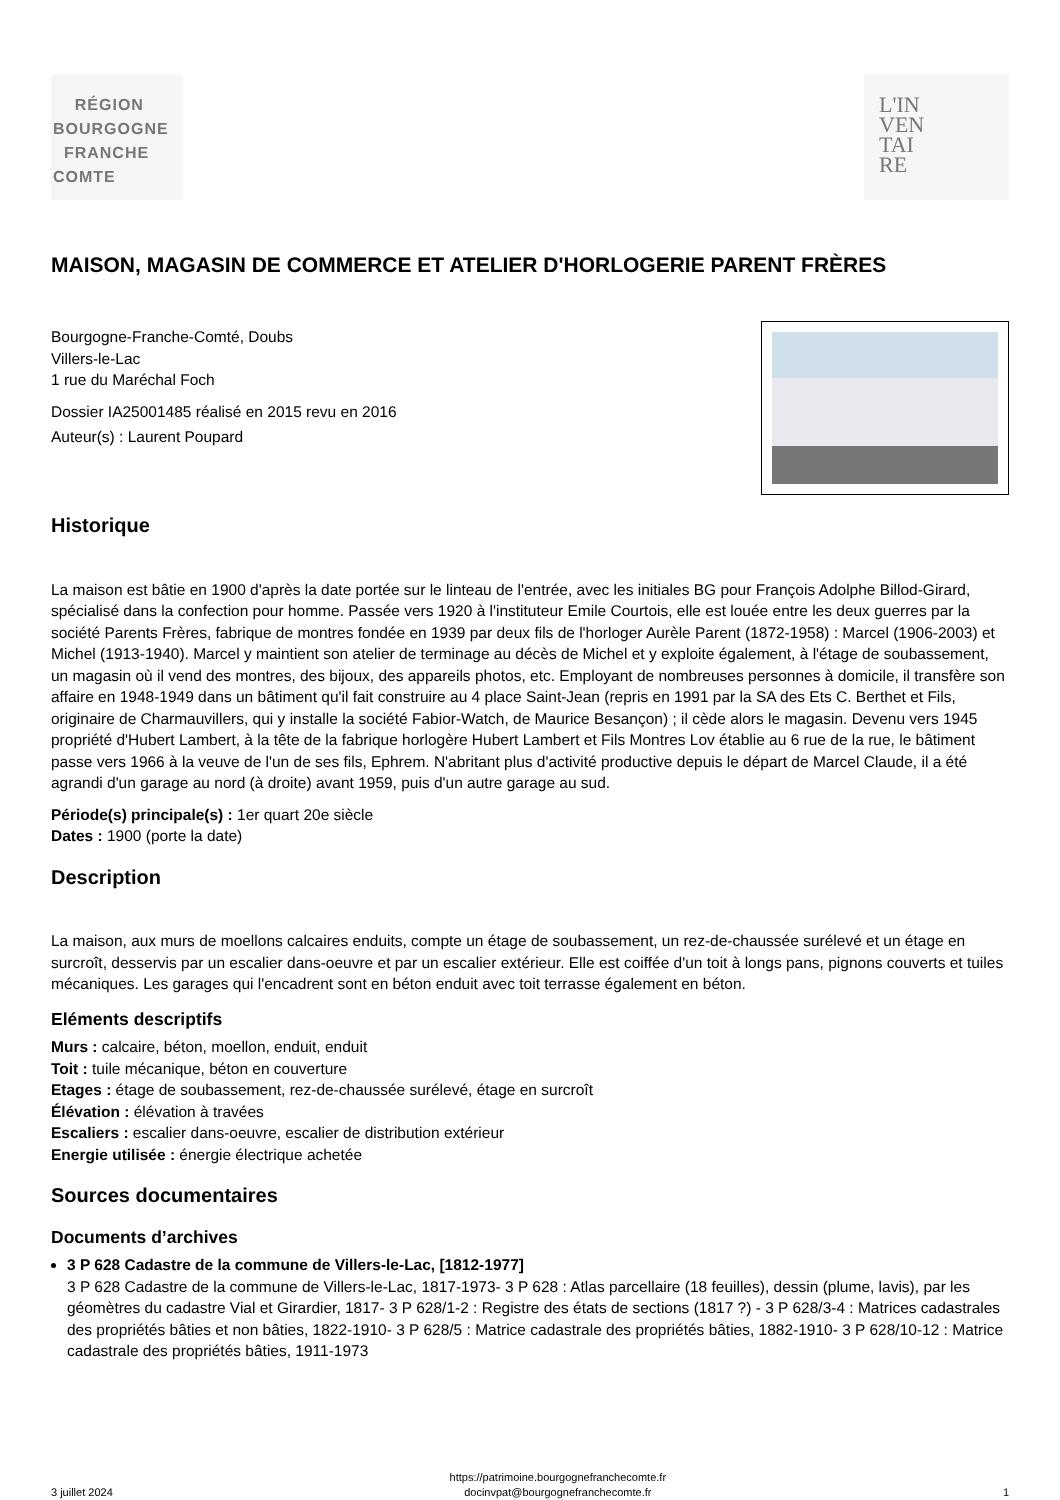RÉGION
BOURGOGNE
FRANCHE
COMTE
L'IN
VEN
TAI
RE
MAISON, MAGASIN DE COMMERCE ET ATELIER D'HORLOGERIE PARENT FRÈRES
Bourgogne-Franche-Comté, Doubs
Villers-le-Lac
1 rue du Maréchal Foch
Dossier IA25001485 réalisé en 2015 revu en 2016
Auteur(s) : Laurent Poupard
Historique
La maison est bâtie en 1900 d'après la date portée sur le linteau de l'entrée, avec les initiales BG pour François Adolphe Billod-Girard, spécialisé dans la confection pour homme. Passée vers 1920 à l'instituteur Emile Courtois, elle est louée entre les deux guerres par la société Parents Frères, fabrique de montres fondée en 1939 par deux fils de l'horloger Aurèle Parent (1872-1958) : Marcel (1906-2003) et Michel (1913-1940). Marcel y maintient son atelier de terminage au décès de Michel et y exploite également, à l'étage de soubassement, un magasin où il vend des montres, des bijoux, des appareils photos, etc. Employant de nombreuses personnes à domicile, il transfère son affaire en 1948-1949 dans un bâtiment qu'il fait construire au 4 place Saint-Jean (repris en 1991 par la SA des Ets C. Berthet et Fils, originaire de Charmauvillers, qui y installe la société Fabior-Watch, de Maurice Besançon) ; il cède alors le magasin. Devenu vers 1945 propriété d'Hubert Lambert, à la tête de la fabrique horlogère Hubert Lambert et Fils Montres Lov établie au 6 rue de la rue, le bâtiment passe vers 1966 à la veuve de l'un de ses fils, Ephrem. N'abritant plus d'activité productive depuis le départ de Marcel Claude, il a été agrandi d'un garage au nord (à droite) avant 1959, puis d'un autre garage au sud.
Période(s) principale(s) : 1er quart 20e siècle
Dates : 1900 (porte la date)
Description
La maison, aux murs de moellons calcaires enduits, compte un étage de soubassement, un rez-de-chaussée surélevé et un étage en surcroît, desservis par un escalier dans-oeuvre et par un escalier extérieur. Elle est coiffée d'un toit à longs pans, pignons couverts et tuiles mécaniques. Les garages qui l'encadrent sont en béton enduit avec toit terrasse également en béton.
Eléments descriptifs
Murs : calcaire, béton, moellon, enduit, enduit
Toit : tuile mécanique, béton en couverture
Etages : étage de soubassement, rez-de-chaussée surélevé, étage en surcroît
Élévation : élévation à travées
Escaliers : escalier dans-oeuvre, escalier de distribution extérieur
Energie utilisée : énergie électrique achetée
Sources documentaires
Documents d’archives
3 P 628 Cadastre de la commune de Villers-le-Lac, [1812-1977]
3 P 628 Cadastre de la commune de Villers-le-Lac, 1817-1973- 3 P 628 : Atlas parcellaire (18 feuilles), dessin (plume, lavis), par les géomètres du cadastre Vial et Girardier, 1817- 3 P 628/1-2 : Registre des états de sections (1817 ?) - 3 P 628/3-4 : Matrices cadastrales des propriétés bâties et non bâties, 1822-1910- 3 P 628/5 : Matrice cadastrale des propriétés bâties, 1882-1910- 3 P 628/10-12 : Matrice cadastrale des propriétés bâties, 1911-1973
3 juillet 2024 https://patrimoine.bourgognefranchecomte.fr
docinvpat@bourgognefranchecomte.fr 1